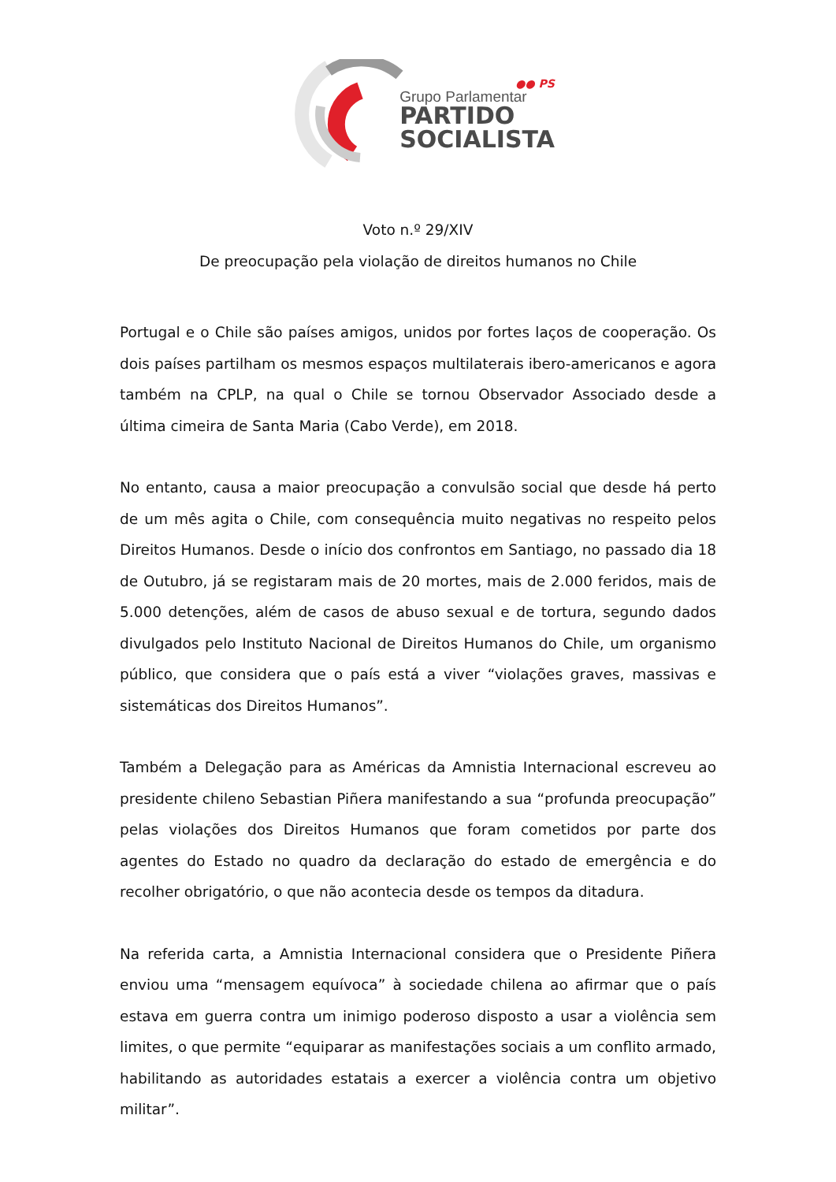●● PS
Grupo Parlamentar
PARTIDO
SOCIALISTA
Voto n.º 29/XIV
De preocupação pela violação de direitos humanos no Chile
Portugal e o Chile são países amigos, unidos por fortes laços de cooperação. Os dois países partilham os mesmos espaços multilaterais ibero-americanos e agora também na CPLP, na qual o Chile se tornou Observador Associado desde a última cimeira de Santa Maria (Cabo Verde), em 2018.
No entanto, causa a maior preocupação a convulsão social que desde há perto de um mês agita o Chile, com consequência muito negativas no respeito pelos Direitos Humanos. Desde o início dos confrontos em Santiago, no passado dia 18 de Outubro, já se registaram mais de 20 mortes, mais de 2.000 feridos, mais de 5.000 detenções, além de casos de abuso sexual e de tortura, segundo dados divulgados pelo Instituto Nacional de Direitos Humanos do Chile, um organismo público, que considera que o país está a viver “violações graves, massivas e sistemáticas dos Direitos Humanos”.
Também a Delegação para as Américas da Amnistia Internacional escreveu ao presidente chileno Sebastian Piñera manifestando a sua “profunda preocupação” pelas violações dos Direitos Humanos que foram cometidos por parte dos agentes do Estado no quadro da declaração do estado de emergência e do recolher obrigatório, o que não acontecia desde os tempos da ditadura.
Na referida carta, a Amnistia Internacional considera que o Presidente Piñera enviou uma “mensagem equívoca” à sociedade chilena ao afirmar que o país estava em guerra contra um inimigo poderoso disposto a usar a violência sem limites, o que permite “equiparar as manifestações sociais a um conflito armado, habilitando as autoridades estatais a exercer a violência contra um objetivo militar”.